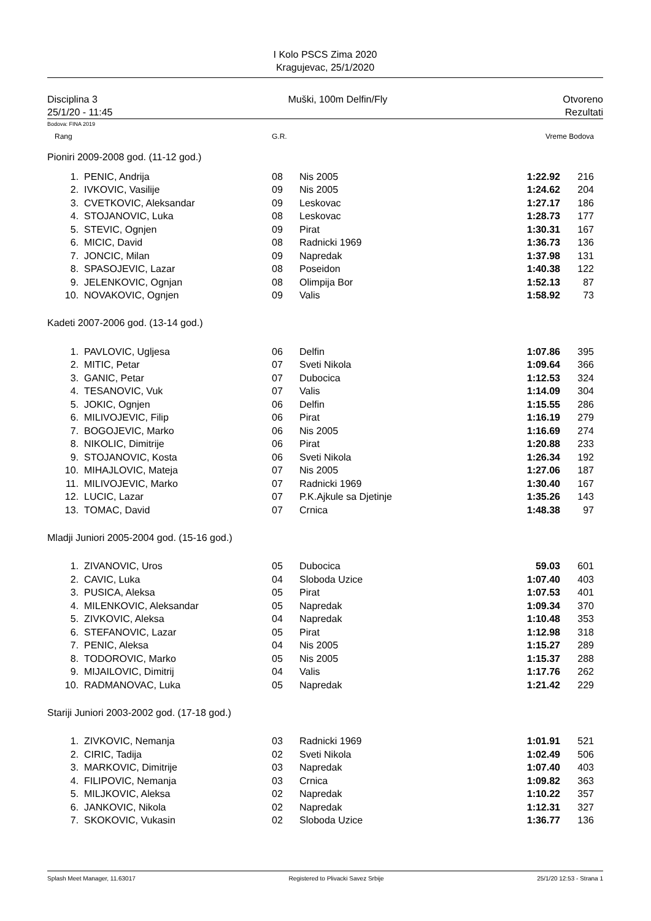I Kolo PSCS Zima 2020
Kragujevac, 25/1/2020
Disciplina 3
25/1/20 - 11:45
Muški, 100m Delfin/Fly Otvoreno
Rezultati
Bodova: FINA 2019
| Rang | | G.R. | | Vreme Bodova | | |
| Pioniri 2009-2008 god. (11-12 god.) | | | | | | |
| 1. | PENIC, Andrija | 08 | Nis 2005 | 1:22.92 | 216 | |
| 2. | IVKOVIC, Vasilije | 09 | Nis 2005 | 1:24.62 | 204 | |
| 3. | CVETKOVIC, Aleksandar | 09 | Leskovac | 1:27.17 | 186 | |
| 4. | STOJANOVIC, Luka | 08 | Leskovac | 1:28.73 | 177 | |
| 5. | STEVIC, Ognjen | 09 | Pirat | 1:30.31 | 167 | |
| 6. | MICIC, David | 08 | Radnicki 1969 | 1:36.73 | 136 | |
| 7. | JONCIC, Milan | 09 | Napredak | 1:37.98 | 131 | |
| 8. | SPASOJEVIC, Lazar | 08 | Poseidon | 1:40.38 | 122 | |
| 9. | JELENKOVIC, Ognjan | 08 | Olimpija Bor | 1:52.13 | 87 | |
| 10. | NOVAKOVIC, Ognjen | 09 | Valis | 1:58.92 | 73 | |
| Kadeti 2007-2006 god. (13-14 god.) | | | | | | |
| 1. | PAVLOVIC, Ugljesa | 06 | Delfin | 1:07.86 | 395 | |
| 2. | MITIC, Petar | 07 | Sveti Nikola | 1:09.64 | 366 | |
| 3. | GANIC, Petar | 07 | Dubocica | 1:12.53 | 324 | |
| 4. | TESANOVIC, Vuk | 07 | Valis | 1:14.09 | 304 | |
| 5. | JOKIC, Ognjen | 06 | Delfin | 1:15.55 | 286 | |
| 6. | MILIVOJEVIC, Filip | 06 | Pirat | 1:16.19 | 279 | |
| 7. | BOGOJEVIC, Marko | 06 | Nis 2005 | 1:16.69 | 274 | |
| 8. | NIKOLIC, Dimitrije | 06 | Pirat | 1:20.88 | 233 | |
| 9. | STOJANOVIC, Kosta | 06 | Sveti Nikola | 1:26.34 | 192 | |
| 10. | MIHAJLOVIC, Mateja | 07 | Nis 2005 | 1:27.06 | 187 | |
| 11. | MILIVOJEVIC, Marko | 07 | Radnicki 1969 | 1:30.40 | 167 | |
| 12. | LUCIC, Lazar | 07 | P.K.Ajkule sa Djetinje | 1:35.26 | 143 | |
| 13. | TOMAC, David | 07 | Crnica | 1:48.38 | 97 | |
| Mladji Juniori 2005-2004 god. (15-16 god.) | | | | | | |
| 1. | ZIVANOVIC, Uros | 05 | Dubocica | 59.03 | 601 | |
| 2. | CAVIC, Luka | 04 | Sloboda Uzice | 1:07.40 | 403 | |
| 3. | PUSICA, Aleksa | 05 | Pirat | 1:07.53 | 401 | |
| 4. | MILENKOVIC, Aleksandar | 05 | Napredak | 1:09.34 | 370 | |
| 5. | ZIVKOVIC, Aleksa | 04 | Napredak | 1:10.48 | 353 | |
| 6. | STEFANOVIC, Lazar | 05 | Pirat | 1:12.98 | 318 | |
| 7. | PENIC, Aleksa | 04 | Nis 2005 | 1:15.27 | 289 | |
| 8. | TODOROVIC, Marko | 05 | Nis 2005 | 1:15.37 | 288 | |
| 9. | MIJAILOVIC, Dimitrij | 04 | Valis | 1:17.76 | 262 | |
| 10. | RADMANOVAC, Luka | 05 | Napredak | 1:21.42 | 229 | |
| Stariji Juniori 2003-2002 god. (17-18 god.) | | | | | | |
| 1. | ZIVKOVIC, Nemanja | 03 | Radnicki 1969 | 1:01.91 | 521 | |
| 2. | CIRIC, Tadija | 02 | Sveti Nikola | 1:02.49 | 506 | |
| 3. | MARKOVIC, Dimitrije | 03 | Napredak | 1:07.40 | 403 | |
| 4. | FILIPOVIC, Nemanja | 03 | Crnica | 1:09.82 | 363 | |
| 5. | MILJKOVIC, Aleksa | 02 | Napredak | 1:10.22 | 357 | |
| 6. | JANKOVIC, Nikola | 02 | Napredak | 1:12.31 | 327 | |
| 7. | SKOKOVIC, Vukasin | 02 | Sloboda Uzice | 1:36.77 | 136 | |
Splash Meet Manager, 11.63017 Registered to Plivacki Savez Srbije 25/1/20 12:53 - Strana 1